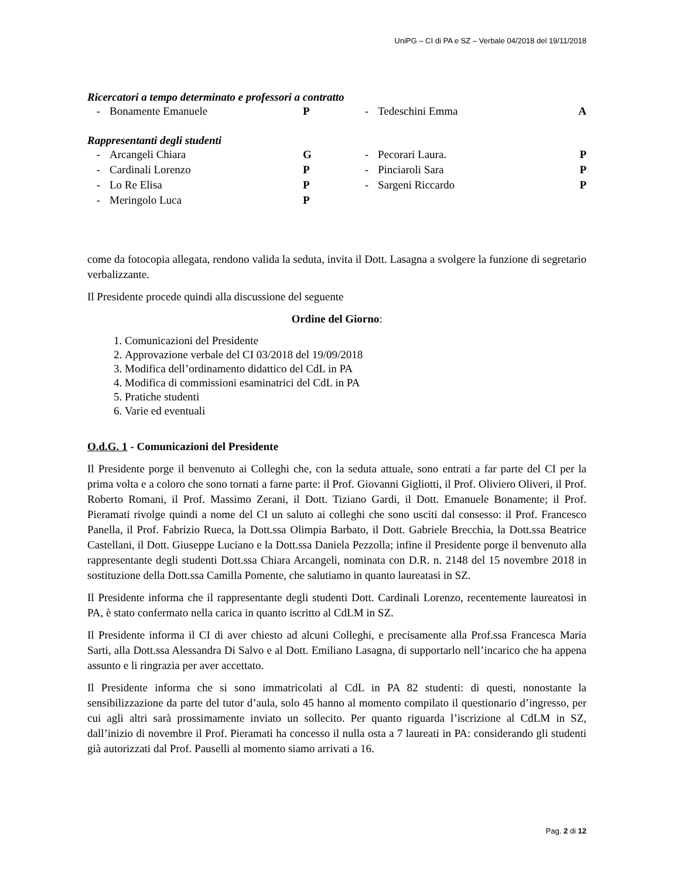UniPG – CI di PA e SZ – Verbale 04/2018 del 19/11/2018
Ricercatori a tempo determinato e professori a contratto
| - | Bonamente Emanuele | P | - | Tedeschini Emma | A |
Rappresentanti degli studenti
| - | Arcangeli Chiara | G | - | Pecorari Laura. | P |
| - | Cardinali Lorenzo | P | - | Pinciaroli Sara | P |
| - | Lo Re Elisa | P | - | Sargeni Riccardo | P |
| - | Meringolo Luca | P | | | |
come da fotocopia allegata, rendono valida la seduta, invita il Dott. Lasagna a svolgere la funzione di segretario verbalizzante.
Il Presidente procede quindi alla discussione del seguente
Ordine del Giorno:
1. Comunicazioni del Presidente
2. Approvazione verbale del CI 03/2018 del 19/09/2018
3. Modifica dell’ordinamento didattico del CdL in PA
4. Modifica di commissioni esaminatrici del CdL in PA
5. Pratiche studenti
6. Varie ed eventuali
O.d.G. 1 - Comunicazioni del Presidente
Il Presidente porge il benvenuto ai Colleghi che, con la seduta attuale, sono entrati a far parte del CI per la prima volta e a coloro che sono tornati a farne parte: il Prof. Giovanni Gigliotti, il Prof. Oliviero Oliveri, il Prof. Roberto Romani, il Prof. Massimo Zerani, il Dott. Tiziano Gardi, il Dott. Emanuele Bonamente; il Prof. Pieramati rivolge quindi a nome del CI un saluto ai colleghi che sono usciti dal consesso: il Prof. Francesco Panella, il Prof. Fabrizio Rueca, la Dott.ssa Olimpia Barbato, il Dott. Gabriele Brecchia, la Dott.ssa Beatrice Castellani, il Dott. Giuseppe Luciano e la Dott.ssa Daniela Pezzolla; infine il Presidente porge il benvenuto alla rappresentante degli studenti Dott.ssa Chiara Arcangeli, nominata con D.R. n. 2148 del 15 novembre 2018 in sostituzione della Dott.ssa Camilla Pomente, che salutiamo in quanto laureatasi in SZ.
Il Presidente informa che il rappresentante degli studenti Dott. Cardinali Lorenzo, recentemente laureatosi in PA, è stato confermato nella carica in quanto iscritto al CdLM in SZ.
Il Presidente informa il CI di aver chiesto ad alcuni Colleghi, e precisamente alla Prof.ssa Francesca Maria Sarti, alla Dott.ssa Alessandra Di Salvo e al Dott. Emiliano Lasagna, di supportarlo nell’incarico che ha appena assunto e li ringrazia per aver accettato.
Il Presidente informa che si sono immatricolati al CdL in PA 82 studenti: di questi, nonostante la sensibilizzazione da parte del tutor d’aula, solo 45 hanno al momento compilato il questionario d’ingresso, per cui agli altri sarà prossimamente inviato un sollecito. Per quanto riguarda l’iscrizione al CdLM in SZ, dall’inizio di novembre il Prof. Pieramati ha concesso il nulla osta a 7 laureati in PA: considerando gli studenti già autorizzati dal Prof. Pauselli al momento siamo arrivati a 16.
Pag. 2 di 12